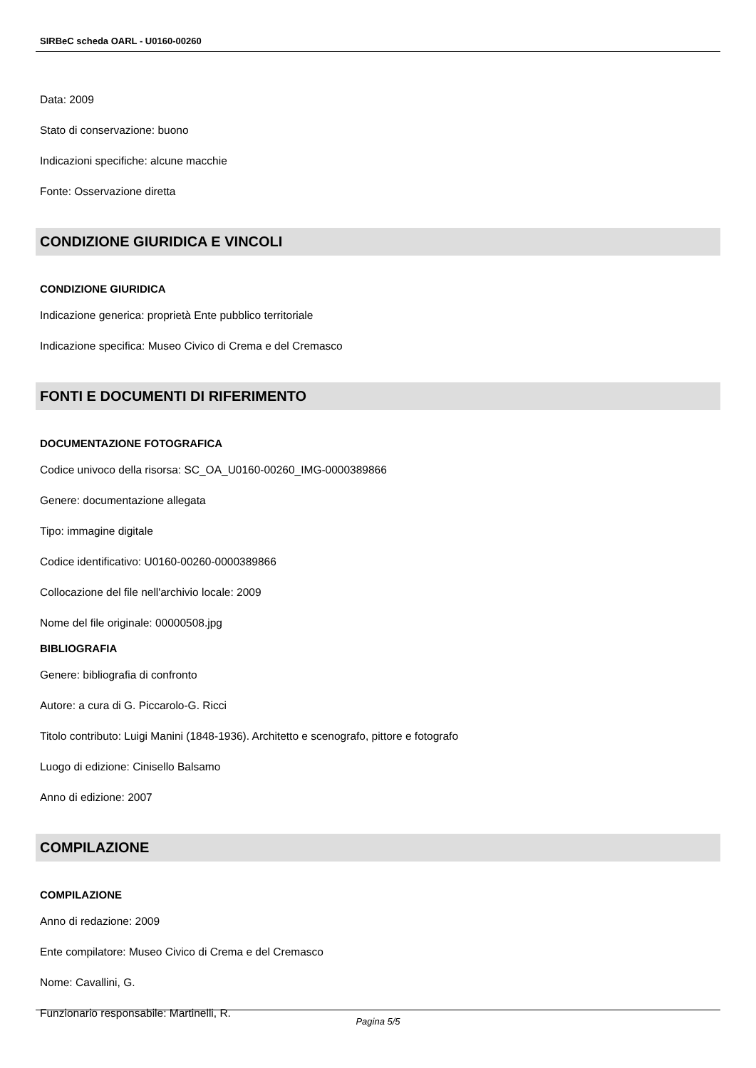SIRBeC scheda OARL - U0160-00260
Data: 2009
Stato di conservazione: buono
Indicazioni specifiche: alcune macchie
Fonte: Osservazione diretta
CONDIZIONE GIURIDICA E VINCOLI
CONDIZIONE GIURIDICA
Indicazione generica: proprietà Ente pubblico territoriale
Indicazione specifica: Museo Civico di Crema e del Cremasco
FONTI E DOCUMENTI DI RIFERIMENTO
DOCUMENTAZIONE FOTOGRAFICA
Codice univoco della risorsa: SC_OA_U0160-00260_IMG-0000389866
Genere: documentazione allegata
Tipo: immagine digitale
Codice identificativo: U0160-00260-0000389866
Collocazione del file nell'archivio locale: 2009
Nome del file originale: 00000508.jpg
BIBLIOGRAFIA
Genere: bibliografia di confronto
Autore: a cura di G. Piccarolo-G. Ricci
Titolo contributo: Luigi Manini (1848-1936). Architetto e scenografo, pittore e fotografo
Luogo di edizione: Cinisello Balsamo
Anno di edizione: 2007
COMPILAZIONE
COMPILAZIONE
Anno di redazione: 2009
Ente compilatore: Museo Civico di Crema e del Cremasco
Nome: Cavallini, G.
Funzionario responsabile: Martinelli, R.
Pagina 5/5